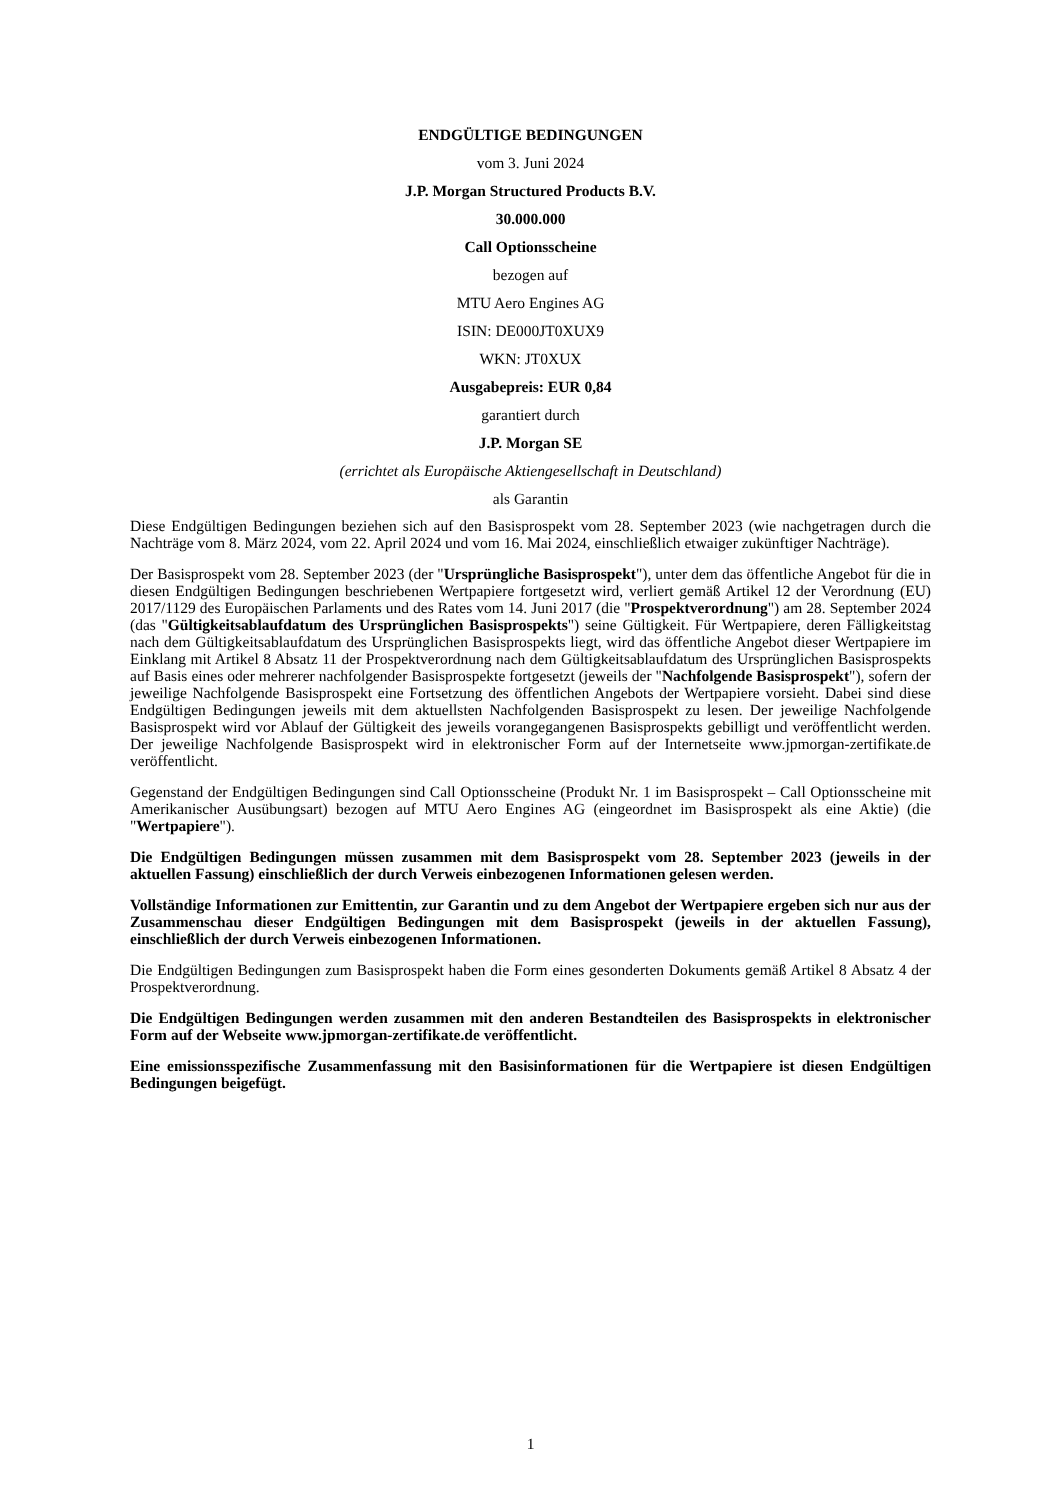ENDGÜLTIGE BEDINGUNGEN
vom 3. Juni 2024
J.P. Morgan Structured Products B.V.
30.000.000
Call Optionsscheine
bezogen auf
MTU Aero Engines AG
ISIN: DE000JT0XUX9
WKN: JT0XUX
Ausgabepreis: EUR 0,84
garantiert durch
J.P. Morgan SE
(errichtet als Europäische Aktiengesellschaft in Deutschland)
als Garantin
Diese Endgültigen Bedingungen beziehen sich auf den Basisprospekt vom 28. September 2023 (wie nachgetragen durch die Nachträge vom 8. März 2024, vom 22. April 2024 und vom 16. Mai 2024, einschließlich etwaiger zukünftiger Nachträge).
Der Basisprospekt vom 28. September 2023 (der "Ursprüngliche Basisprospekt"), unter dem das öffentliche Angebot für die in diesen Endgültigen Bedingungen beschriebenen Wertpapiere fortgesetzt wird, verliert gemäß Artikel 12 der Verordnung (EU) 2017/1129 des Europäischen Parlaments und des Rates vom 14. Juni 2017 (die "Prospektverordnung") am 28. September 2024 (das "Gültigkeitsablaufdatum des Ursprünglichen Basisprospekts") seine Gültigkeit. Für Wertpapiere, deren Fälligkeitstag nach dem Gültigkeitsablaufdatum des Ursprünglichen Basisprospekts liegt, wird das öffentliche Angebot dieser Wertpapiere im Einklang mit Artikel 8 Absatz 11 der Prospektverordnung nach dem Gültigkeitsablaufdatum des Ursprünglichen Basisprospekts auf Basis eines oder mehrerer nachfolgender Basisprospekte fortgesetzt (jeweils der "Nachfolgende Basisprospekt"), sofern der jeweilige Nachfolgende Basisprospekt eine Fortsetzung des öffentlichen Angebots der Wertpapiere vorsieht. Dabei sind diese Endgültigen Bedingungen jeweils mit dem aktuellsten Nachfolgenden Basisprospekt zu lesen. Der jeweilige Nachfolgende Basisprospekt wird vor Ablauf der Gültigkeit des jeweils vorangegangenen Basisprospekts gebilligt und veröffentlicht werden. Der jeweilige Nachfolgende Basisprospekt wird in elektronischer Form auf der Internetseite www.jpmorgan-zertifikate.de veröffentlicht.
Gegenstand der Endgültigen Bedingungen sind Call Optionsscheine (Produkt Nr. 1 im Basisprospekt – Call Optionsscheine mit Amerikanischer Ausübungsart) bezogen auf MTU Aero Engines AG (eingeordnet im Basisprospekt als eine Aktie) (die "Wertpapiere").
Die Endgültigen Bedingungen müssen zusammen mit dem Basisprospekt vom 28. September 2023 (jeweils in der aktuellen Fassung) einschließlich der durch Verweis einbezogenen Informationen gelesen werden.
Vollständige Informationen zur Emittentin, zur Garantin und zu dem Angebot der Wertpapiere ergeben sich nur aus der Zusammenschau dieser Endgültigen Bedingungen mit dem Basisprospekt (jeweils in der aktuellen Fassung), einschließlich der durch Verweis einbezogenen Informationen.
Die Endgültigen Bedingungen zum Basisprospekt haben die Form eines gesonderten Dokuments gemäß Artikel 8 Absatz 4 der Prospektverordnung.
Die Endgültigen Bedingungen werden zusammen mit den anderen Bestandteilen des Basisprospekts in elektronischer Form auf der Webseite www.jpmorgan-zertifikate.de veröffentlicht.
Eine emissionsspezifische Zusammenfassung mit den Basisinformationen für die Wertpapiere ist diesen Endgültigen Bedingungen beigefügt.
1